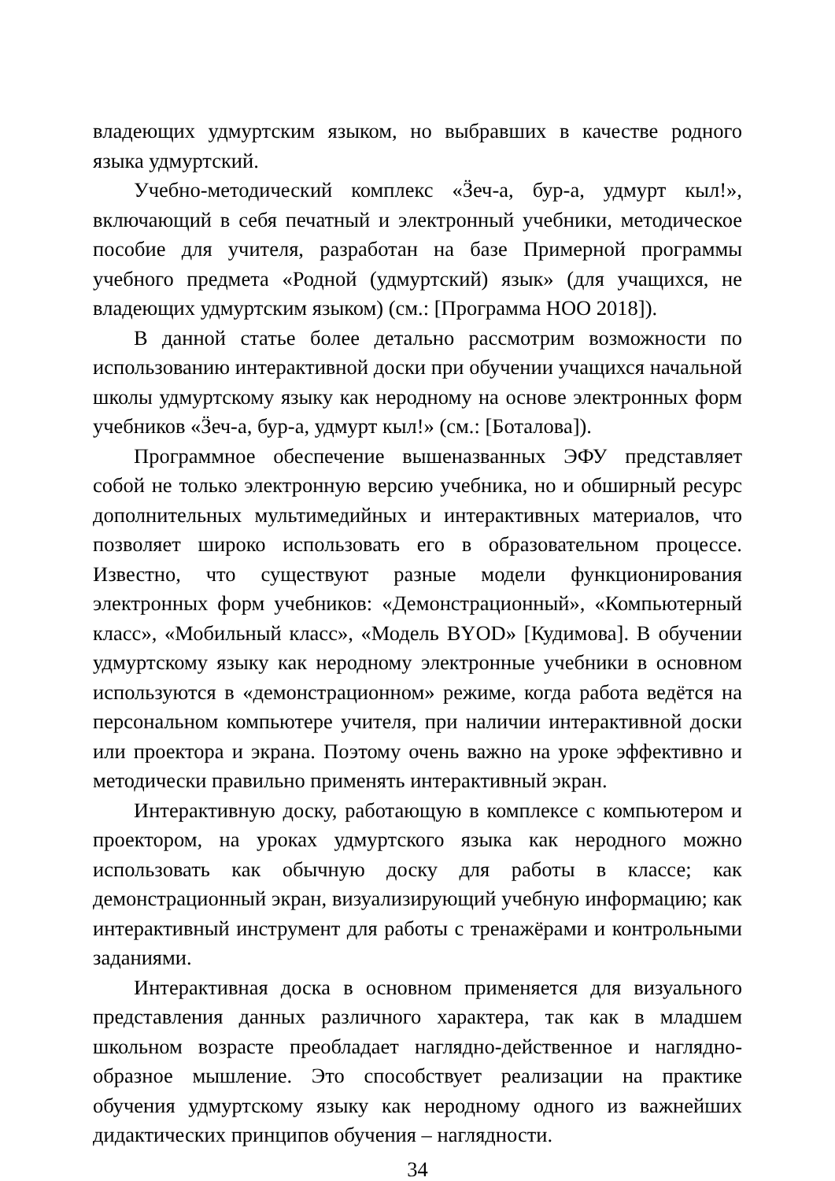владеющих удмуртским языком, но выбравших в качестве родного языка удмуртский.
Учебно-методический комплекс «Ӟеч-а, бур-а, удмурт кыл!», включающий в себя печатный и электронный учебники, методическое пособие для учителя, разработан на базе Примерной программы учебного предмета «Родной (удмуртский) язык» (для учащихся, не владеющих удмуртским языком) (см.: [Программа НОО 2018]).
В данной статье более детально рассмотрим возможности по использованию интерактивной доски при обучении учащихся начальной школы удмуртскому языку как неродному на основе электронных форм учебников «Ӟеч-а, бур-а, удмурт кыл!» (см.: [Боталова]).
Программное обеспечение вышеназванных ЭФУ представляет собой не только электронную версию учебника, но и обширный ресурс дополнительных мультимедийных и интерактивных материалов, что позволяет широко использовать его в образовательном процессе. Известно, что существуют разные модели функционирования электронных форм учебников: «Демонстрационный», «Компьютерный класс», «Мобильный класс», «Модель BYOD» [Кудимова]. В обучении удмуртскому языку как неродному электронные учебники в основном используются в «демонстрационном» режиме, когда работа ведётся на персональном компьютере учителя, при наличии интерактивной доски или проектора и экрана. Поэтому очень важно на уроке эффективно и методически правильно применять интерактивный экран.
Интерактивную доску, работающую в комплексе с компьютером и проектором, на уроках удмуртского языка как неродного можно использовать как обычную доску для работы в классе; как демонстрационный экран, визуализирующий учебную информацию; как интерактивный инструмент для работы с тренажёрами и контрольными заданиями.
Интерактивная доска в основном применяется для визуального представления данных различного характера, так как в младшем школьном возрасте преобладает наглядно-действенное и наглядно-образное мышление. Это способствует реализации на практике обучения удмуртскому языку как неродному одного из важнейших дидактических принципов обучения – наглядности.
34